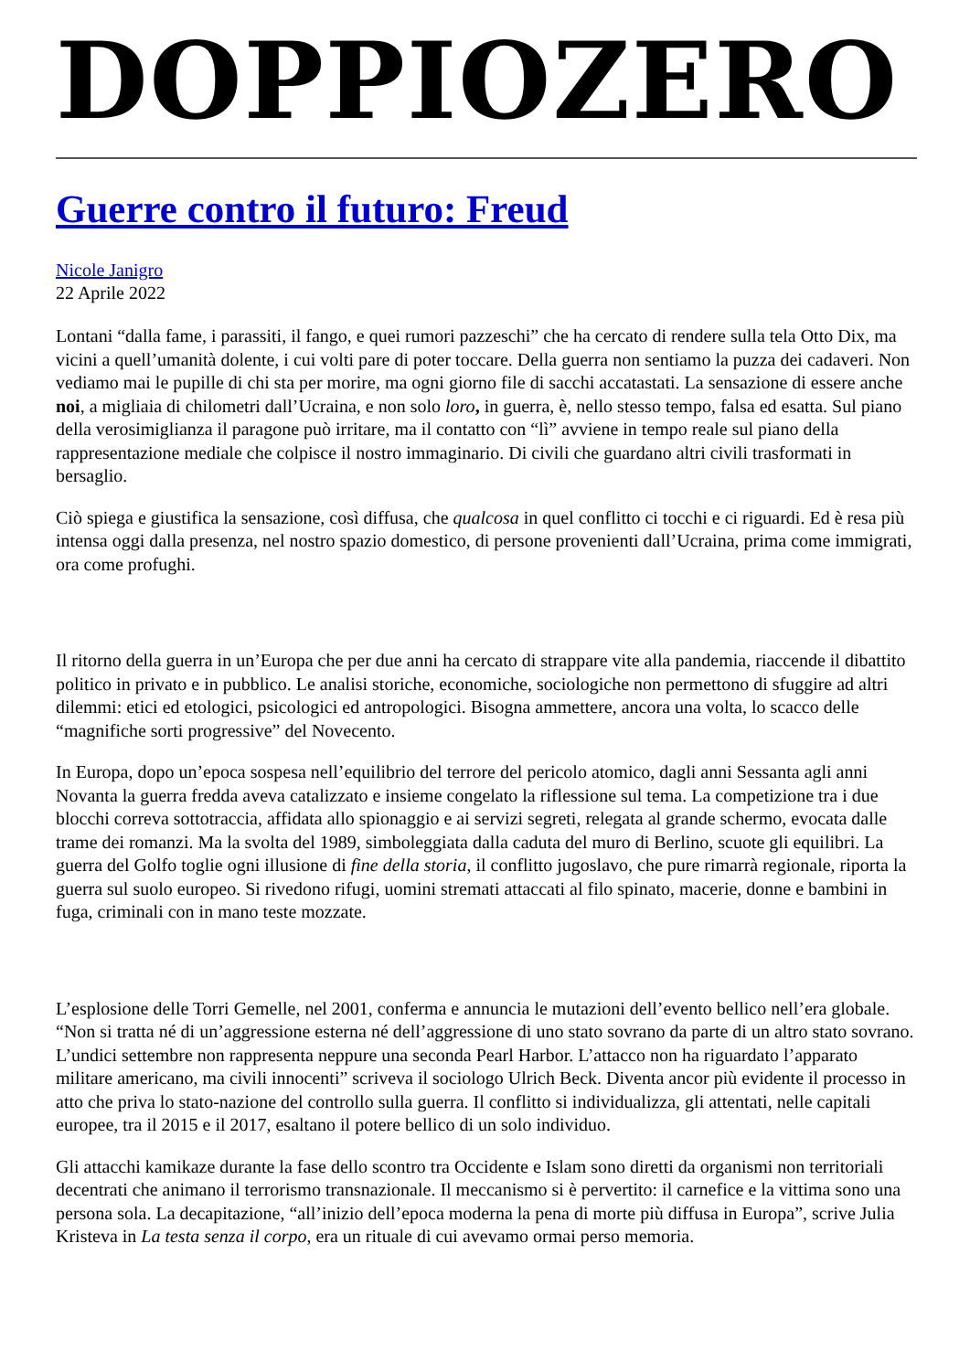DOPPIOZERO
Guerre contro il futuro: Freud
Nicole Janigro
22 Aprile 2022
Lontani “dalla fame, i parassiti, il fango, e quei rumori pazzeschi” che ha cercato di rendere sulla tela Otto Dix, ma vicini a quell’umanità dolente, i cui volti pare di poter toccare. Della guerra non sentiamo la puzza dei cadaveri. Non vediamo mai le pupille di chi sta per morire, ma ogni giorno file di sacchi accatastati. La sensazione di essere anche noi, a migliaia di chilometri dall’Ucraina, e non solo loro, in guerra, è, nello stesso tempo, falsa ed esatta. Sul piano della verosimiglianza il paragone può irritare, ma il contatto con “lì” avviene in tempo reale sul piano della rappresentazione mediale che colpisce il nostro immaginario. Di civili che guardano altri civili trasformati in bersaglio.
Ciò spiega e giustifica la sensazione, così diffusa, che qualcosa in quel conflitto ci tocchi e ci riguardi. Ed è resa più intensa oggi dalla presenza, nel nostro spazio domestico, di persone provenienti dall’Ucraina, prima come immigrati, ora come profughi.
Il ritorno della guerra in un’Europa che per due anni ha cercato di strappare vite alla pandemia, riaccende il dibattito politico in privato e in pubblico. Le analisi storiche, economiche, sociologiche non permettono di sfuggire ad altri dilemmi: etici ed etologici, psicologici ed antropologici. Bisogna ammettere, ancora una volta, lo scacco delle “magnifiche sorti progressive” del Novecento.
In Europa, dopo un’epoca sospesa nell’equilibrio del terrore del pericolo atomico, dagli anni Sessanta agli anni Novanta la guerra fredda aveva catalizzato e insieme congelato la riflessione sul tema. La competizione tra i due blocchi correva sottotraccia, affidata allo spionaggio e ai servizi segreti, relegata al grande schermo, evocata dalle trame dei romanzi. Ma la svolta del 1989, simboleggiata dalla caduta del muro di Berlino, scuote gli equilibri. La guerra del Golfo toglie ogni illusione di fine della storia, il conflitto jugoslavo, che pure rimarrà regionale, riporta la guerra sul suolo europeo. Si rivedono rifugi, uomini stremati attaccati al filo spinato, macerie, donne e bambini in fuga, criminali con in mano teste mozzate.
L’esplosione delle Torri Gemelle, nel 2001, conferma e annuncia le mutazioni dell’evento bellico nell’era globale. “Non si tratta né di un’aggressione esterna né dell’aggressione di uno stato sovrano da parte di un altro stato sovrano. L’undici settembre non rappresenta neppure una seconda Pearl Harbor. L’attacco non ha riguardato l’apparato militare americano, ma civili innocenti” scriveva il sociologo Ulrich Beck. Diventa ancor più evidente il processo in atto che priva lo stato-nazione del controllo sulla guerra. Il conflitto si individualizza, gli attentati, nelle capitali europee, tra il 2015 e il 2017, esaltano il potere bellico di un solo individuo.
Gli attacchi kamikaze durante la fase dello scontro tra Occidente e Islam sono diretti da organismi non territoriali decentrati che animano il terrorismo transnazionale. Il meccanismo si è pervertito: il carnefice e la vittima sono una persona sola. La decapitazione, “all’inizio dell’epoca moderna la pena di morte più diffusa in Europa”, scrive Julia Kristeva in La testa senza il corpo, era un rituale di cui avevamo ormai perso memoria.